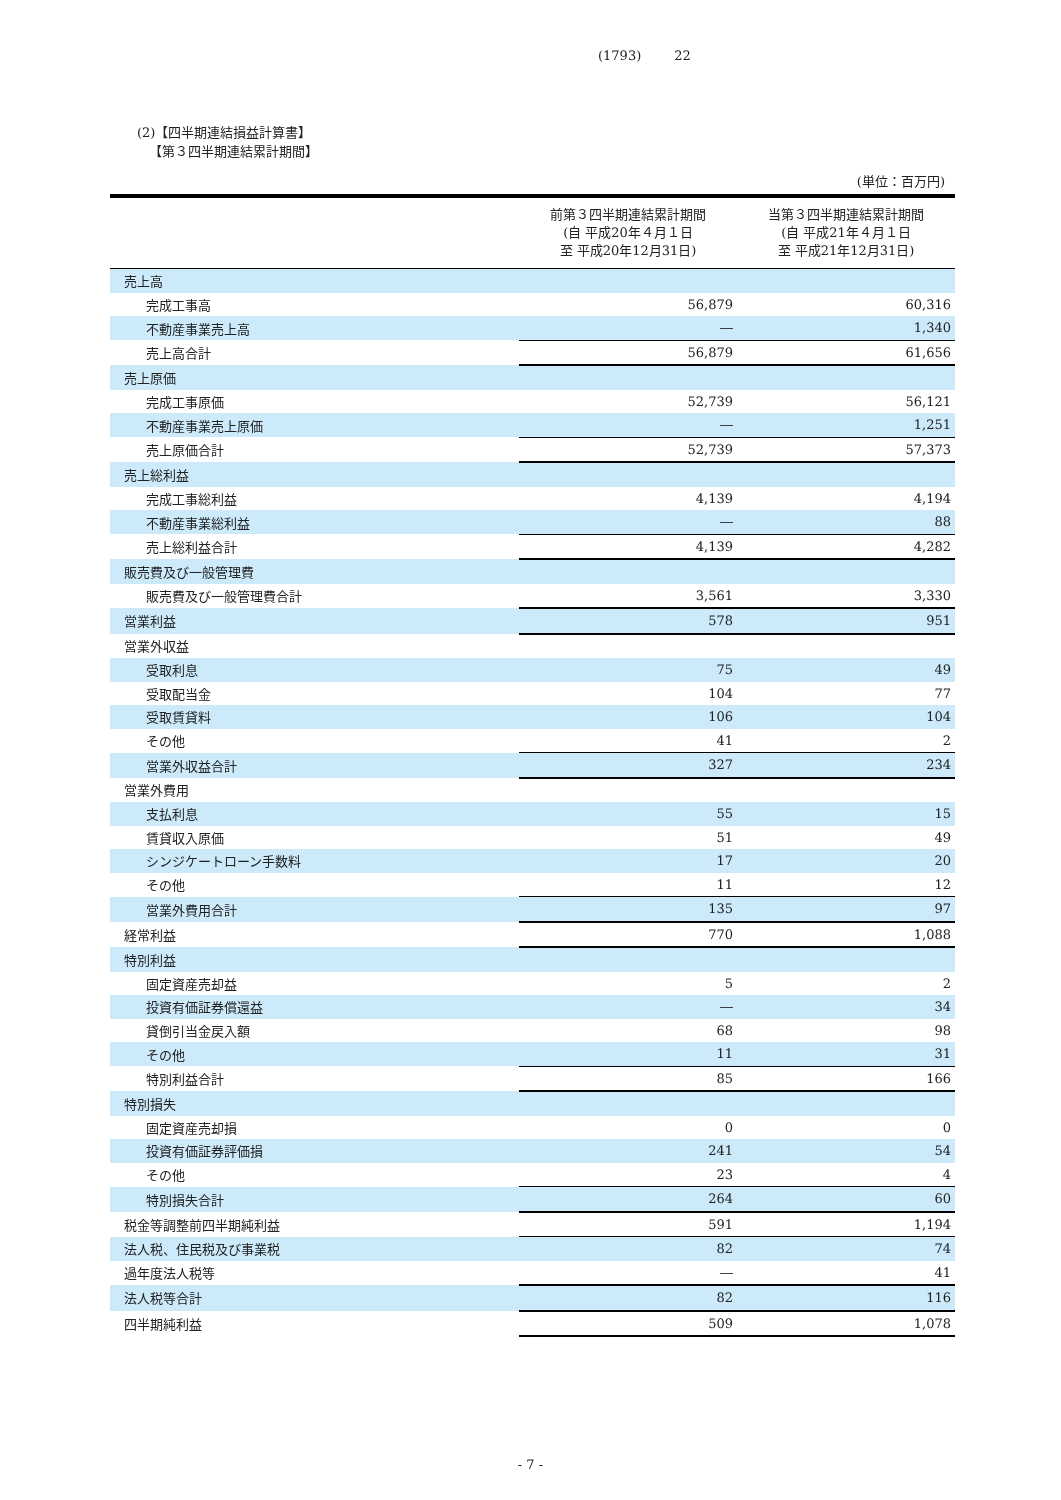(1793) 22
(2)【四半期連結損益計算書】
【第３四半期連結累計期間】
(単位：百万円)
| | 前第３四半期連結累計期間 (自 平成20年４月１日 至 平成20年12月31日) | 当第３四半期連結累計期間 (自 平成21年４月１日 至 平成21年12月31日) |
| --- | --- | --- |
| 売上高 | | |
| 完成工事高 | 56,879 | 60,316 |
| 不動産事業売上高 | ― | 1,340 |
| 売上高合計 | 56,879 | 61,656 |
| 売上原価 | | |
| 完成工事原価 | 52,739 | 56,121 |
| 不動産事業売上原価 | ― | 1,251 |
| 売上原価合計 | 52,739 | 57,373 |
| 売上総利益 | | |
| 完成工事総利益 | 4,139 | 4,194 |
| 不動産事業総利益 | ― | 88 |
| 売上総利益合計 | 4,139 | 4,282 |
| 販売費及び一般管理費 | | |
| 販売費及び一般管理費合計 | 3,561 | 3,330 |
| 営業利益 | 578 | 951 |
| 営業外収益 | | |
| 受取利息 | 75 | 49 |
| 受取配当金 | 104 | 77 |
| 受取賃貸料 | 106 | 104 |
| その他 | 41 | 2 |
| 営業外収益合計 | 327 | 234 |
| 営業外費用 | | |
| 支払利息 | 55 | 15 |
| 賃貸収入原価 | 51 | 49 |
| シンジケートローン手数料 | 17 | 20 |
| その他 | 11 | 12 |
| 営業外費用合計 | 135 | 97 |
| 経常利益 | 770 | 1,088 |
| 特別利益 | | |
| 固定資産売却益 | 5 | 2 |
| 投資有価証券償還益 | ― | 34 |
| 貸倒引当金戻入額 | 68 | 98 |
| その他 | 11 | 31 |
| 特別利益合計 | 85 | 166 |
| 特別損失 | | |
| 固定資産売却損 | 0 | 0 |
| 投資有価証券評価損 | 241 | 54 |
| その他 | 23 | 4 |
| 特別損失合計 | 264 | 60 |
| 税金等調整前四半期純利益 | 591 | 1,194 |
| 法人税、住民税及び事業税 | 82 | 74 |
| 過年度法人税等 | ― | 41 |
| 法人税等合計 | 82 | 116 |
| 四半期純利益 | 509 | 1,078 |
- 7 -